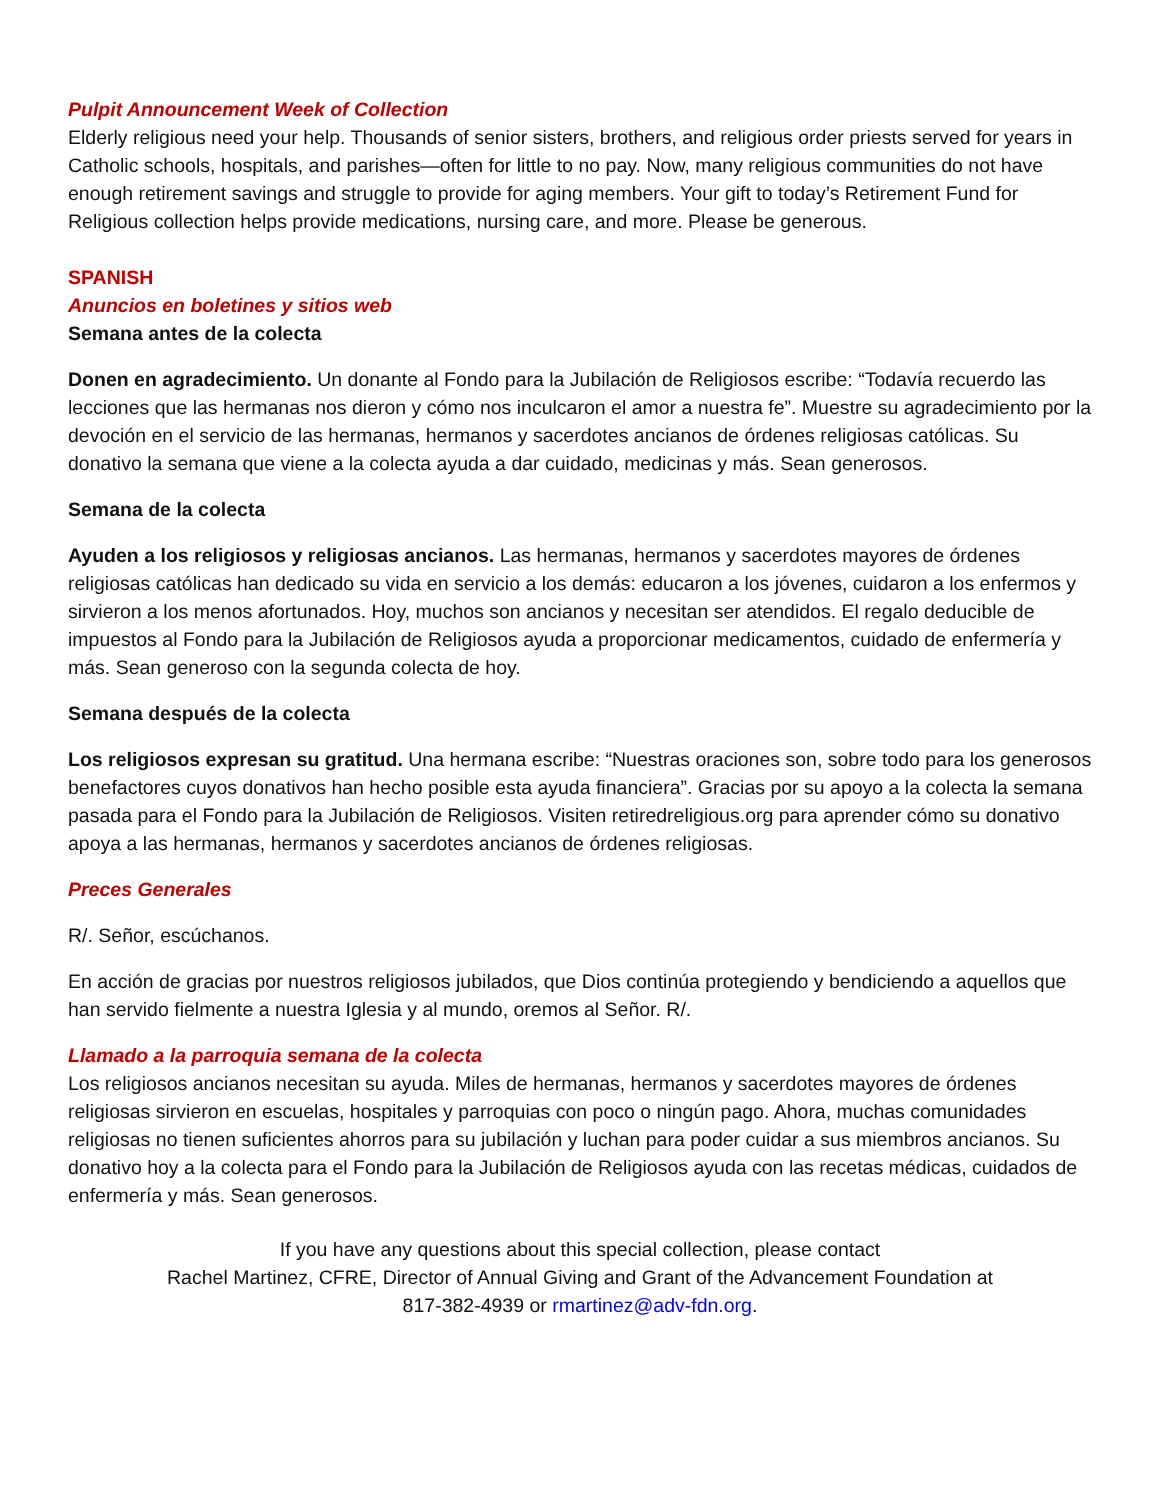Pulpit Announcement Week of Collection
Elderly religious need your help. Thousands of senior sisters, brothers, and religious order priests served for years in Catholic schools, hospitals, and parishes—often for little to no pay. Now, many religious communities do not have enough retirement savings and struggle to provide for aging members. Your gift to today’s Retirement Fund for Religious collection helps provide medications, nursing care, and more. Please be generous.
SPANISH
Anuncios en boletines y sitios web
Semana antes de la colecta
Donen en agradecimiento. Un donante al Fondo para la Jubilación de Religiosos escribe: “Todavía recuerdo las lecciones que las hermanas nos dieron y cómo nos inculcaron el amor a nuestra fe”. Muestre su agradecimiento por la devoción en el servicio de las hermanas, hermanos y sacerdotes ancianos de órdenes religiosas católicas. Su donativo la semana que viene a la colecta ayuda a dar cuidado, medicinas y más. Sean generosos.
Semana de la colecta
Ayuden a los religiosos y religiosas ancianos. Las hermanas, hermanos y sacerdotes mayores de órdenes religiosas católicas han dedicado su vida en servicio a los demás: educaron a los jóvenes, cuidaron a los enfermos y sirvieron a los menos afortunados. Hoy, muchos son ancianos y necesitan ser atendidos. El regalo deducible de impuestos al Fondo para la Jubilación de Religiosos ayuda a proporcionar medicamentos, cuidado de enfermería y más. Sean generoso con la segunda colecta de hoy.
Semana después de la colecta
Los religiosos expresan su gratitud. Una hermana escribe: “Nuestras oraciones son, sobre todo para los generosos benefactores cuyos donativos han hecho posible esta ayuda financiera”. Gracias por su apoyo a la colecta la semana pasada para el Fondo para la Jubilación de Religiosos. Visiten retiredreligious.org para aprender cómo su donativo apoya a las hermanas, hermanos y sacerdotes ancianos de órdenes religiosas.
Preces Generales
R/. Señor, escúchanos.
En acción de gracias por nuestros religiosos jubilados, que Dios continúa protegiendo y bendiciendo a aquellos que han servido fielmente a nuestra Iglesia y al mundo, oremos al Señor. R/.
Llamado a la parroquia semana de la colecta
Los religiosos ancianos necesitan su ayuda. Miles de hermanas, hermanos y sacerdotes mayores de órdenes religiosas sirvieron en escuelas, hospitales y parroquias con poco o ningún pago. Ahora, muchas comunidades religiosas no tienen suficientes ahorros para su jubilación y luchan para poder cuidar a sus miembros ancianos. Su donativo hoy a la colecta para el Fondo para la Jubilación de Religiosos ayuda con las recetas médicas, cuidados de enfermería y más. Sean generosos.
If you have any questions about this special collection, please contact
Rachel Martinez, CFRE, Director of Annual Giving and Grant of the Advancement Foundation at
817-382-4939 or rmartinez@adv-fdn.org.